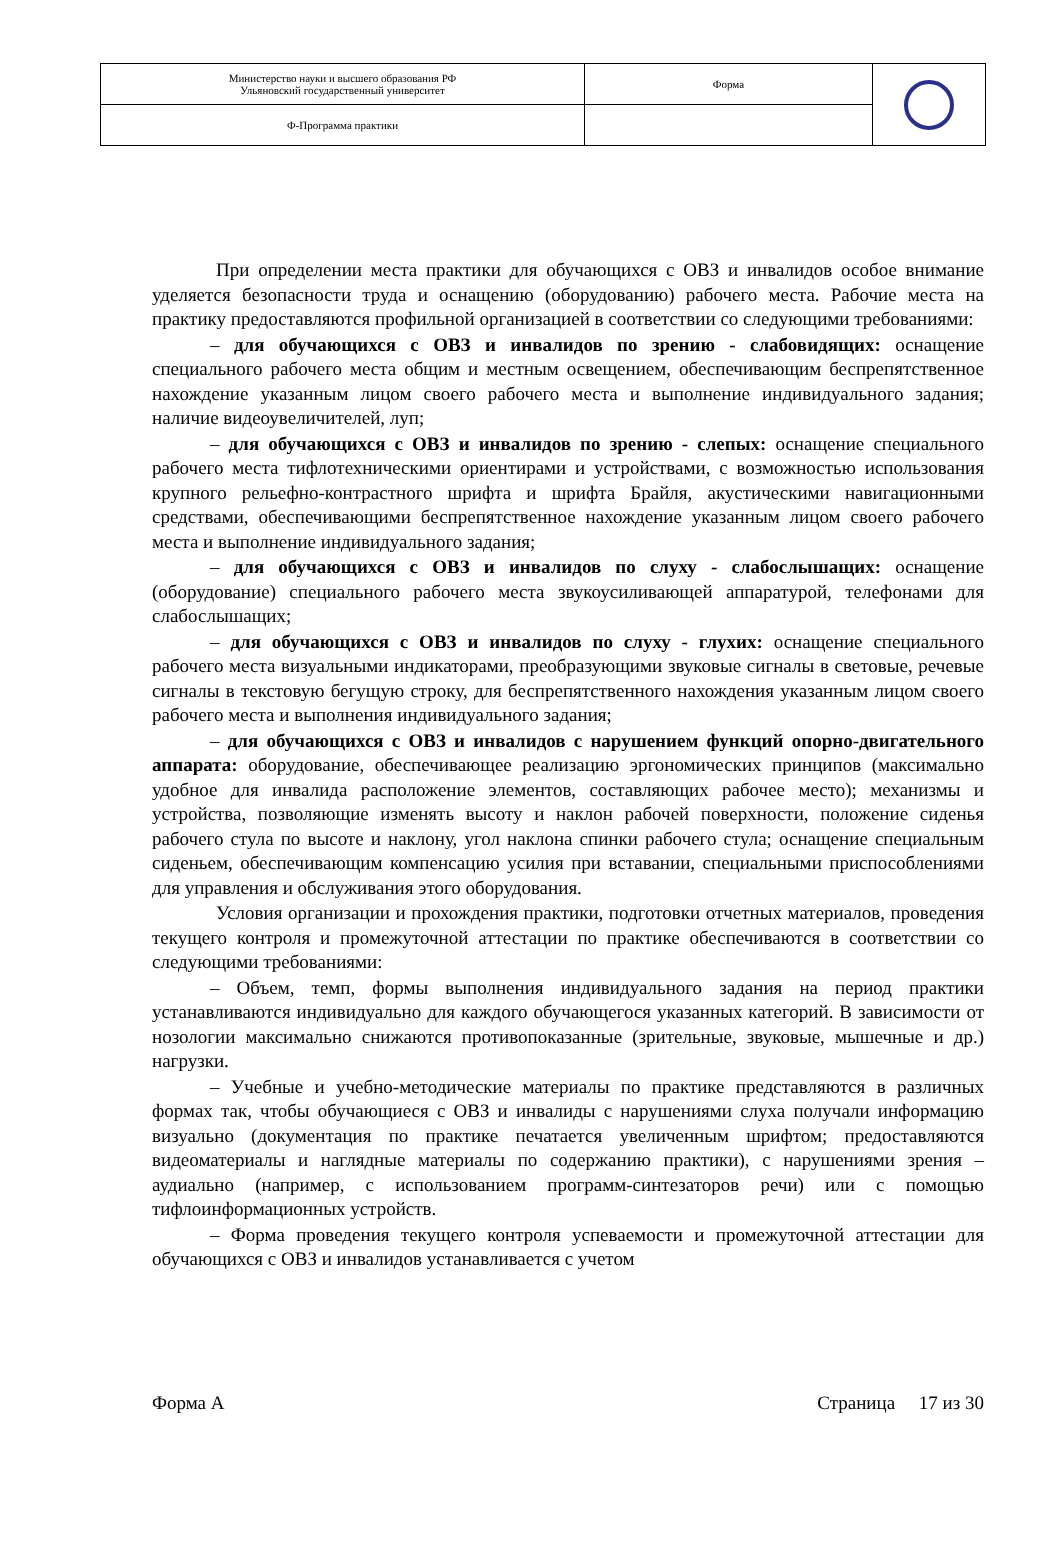| Министерство науки и высшего образования РФ Ульяновский государственный университет | Форма | |
| Ф-Программа практики | | |
При определении места практики для обучающихся с ОВЗ и инвалидов особое внимание уделяется безопасности труда и оснащению (оборудованию) рабочего места. Рабочие места на практику предоставляются профильной организацией в соответствии со следующими требованиями:
– для обучающихся с ОВЗ и инвалидов по зрению - слабовидящих: оснащение специального рабочего места общим и местным освещением, обеспечивающим беспрепятственное нахождение указанным лицом своего рабочего места и выполнение индивидуального задания; наличие видеоувеличителей, луп;
– для обучающихся с ОВЗ и инвалидов по зрению - слепых: оснащение специального рабочего места тифлотехническими ориентирами и устройствами, с возможностью использования крупного рельефно-контрастного шрифта и шрифта Брайля, акустическими навигационными средствами, обеспечивающими беспрепятственное нахождение указанным лицом своего рабочего места и выполнение индивидуального задания;
– для обучающихся с ОВЗ и инвалидов по слуху - слабослышащих: оснащение (оборудование) специального рабочего места звукоусиливающей аппаратурой, телефонами для слабослышащих;
– для обучающихся с ОВЗ и инвалидов по слуху - глухих: оснащение специального рабочего места визуальными индикаторами, преобразующими звуковые сигналы в световые, речевые сигналы в текстовую бегущую строку, для беспрепятственного нахождения указанным лицом своего рабочего места и выполнения индивидуального задания;
– для обучающихся с ОВЗ и инвалидов с нарушением функций опорно-двигательного аппарата: оборудование, обеспечивающее реализацию эргономических принципов (максимально удобное для инвалида расположение элементов, составляющих рабочее место); механизмы и устройства, позволяющие изменять высоту и наклон рабочей поверхности, положение сиденья рабочего стула по высоте и наклону, угол наклона спинки рабочего стула; оснащение специальным сиденьем, обеспечивающим компенсацию усилия при вставании, специальными приспособлениями для управления и обслуживания этого оборудования.
Условия организации и прохождения практики, подготовки отчетных материалов, проведения текущего контроля и промежуточной аттестации по практике обеспечиваются в соответствии со следующими требованиями:
– Объем, темп, формы выполнения индивидуального задания на период практики устанавливаются индивидуально для каждого обучающегося указанных категорий. В зависимости от нозологии максимально снижаются противопоказанные (зрительные, звуковые, мышечные и др.) нагрузки.
– Учебные и учебно-методические материалы по практике представляются в различных формах так, чтобы обучающиеся с ОВЗ и инвалиды с нарушениями слуха получали информацию визуально (документация по практике печатается увеличенным шрифтом; предоставляются видеоматериалы и наглядные материалы по содержанию практики), с нарушениями зрения – аудиально (например, с использованием программ-синтезаторов речи) или с помощью тифлоинформационных устройств.
– Форма проведения текущего контроля успеваемости и промежуточной аттестации для обучающихся с ОВЗ и инвалидов устанавливается с учетом
Форма А Страница 17 из 30